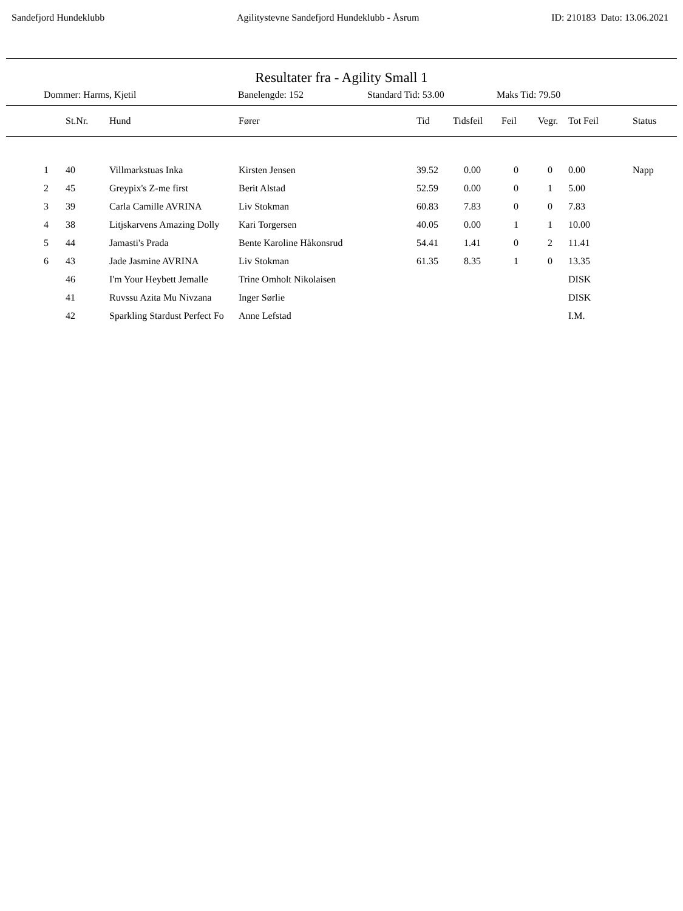Sandefjord Hundeklubb Agilitystevne Sandefjord Hundeklubb - Åsrum ID: 210183 Dato: 13.06.2021
Resultater fra - Agility Small 1
Dommer: Harms, Kjetil Banelengde: 152 Standard Tid: 53.00 Maks Tid: 79.50
| | St.Nr. | Hund | Fører | Tid | Tidsfeil | Feil | Vegr. | Tot Feil | Status |
| --- | --- | --- | --- | --- | --- | --- | --- | --- | --- |
| 1 | 40 | Villmarkstuas Inka | Kirsten Jensen | 39.52 | 0.00 | 0 | 0 | 0.00 | Napp |
| 2 | 45 | Greypix's Z-me first | Berit Alstad | 52.59 | 0.00 | 0 | 1 | 5.00 | |
| 3 | 39 | Carla Camille AVRINA | Liv Stokman | 60.83 | 7.83 | 0 | 0 | 7.83 | |
| 4 | 38 | Litjskarvens Amazing Dolly | Kari Torgersen | 40.05 | 0.00 | 1 | 1 | 10.00 | |
| 5 | 44 | Jamasti's Prada | Bente Karoline Håkonsrud | 54.41 | 1.41 | 0 | 2 | 11.41 | |
| 6 | 43 | Jade Jasmine AVRINA | Liv Stokman | 61.35 | 8.35 | 1 | 0 | 13.35 | |
| | 46 | I'm Your Heybett Jemalle | Trine Omholt Nikolaisen | | | | | DISK | |
| | 41 | Ruvssu Azita Mu Nivzana | Inger Sørlie | | | | | DISK | |
| | 42 | Sparkling Stardust Perfect Fo | Anne Lefstad | | | | | I.M. | |